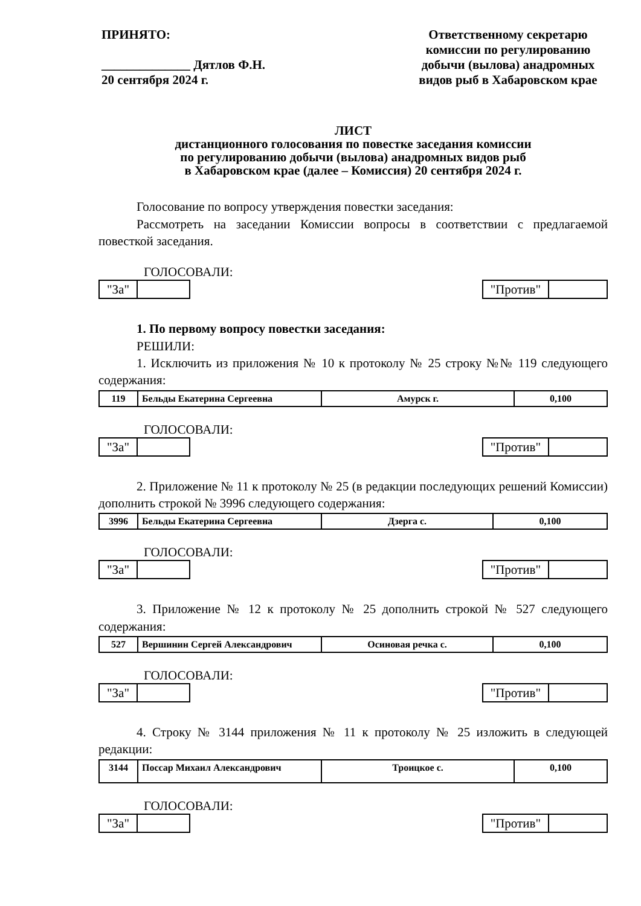ПРИНЯТО:
______________ Дятлов Ф.Н.
20 сентября 2024 г.
Ответственному секретарю комиссии по регулированию добычи (вылова) анадромных видов рыб в Хабаровском крае
ЛИСТ
дистанционного голосования по повестке заседания комиссии
по регулированию добычи (вылова) анадромных видов рыб
в Хабаровском крае (далее – Комиссия) 20 сентября 2024 г.
Голосование по вопросу утверждения повестки заседания:
Рассмотреть на заседании Комиссии вопросы в соответствии с предлагаемой повесткой заседания.
ГОЛОСОВАЛИ:
"За" "Против"
1. По первому вопросу повестки заседания:
РЕШИЛИ:
1. Исключить из приложения № 10 к протоколу № 25 строку №№ 119 следующего содержания:
| 119 | Бельды Екатерина Сергеевна | Амурск г. | 0,100 |
ГОЛОСОВАЛИ:
"За" "Против"
2. Приложение № 11 к протоколу № 25 (в редакции последующих решений Комиссии) дополнить строкой № 3996 следующего содержания:
| 3996 | Бельды Екатерина Сергеевна | Дзерга с. | 0,100 |
ГОЛОСОВАЛИ:
"За" "Против"
3. Приложение № 12 к протоколу № 25 дополнить строкой № 527 следующего содержания:
| 527 | Вершинин Сергей Александрович | Осиновая речка с. | 0,100 |
ГОЛОСОВАЛИ:
"За" "Против"
4. Строку № 3144 приложения № 11 к протоколу № 25 изложить в следующей редакции:
| 3144 | Поссар Михаил Александрович | Троицкое с. | 0,100 |
ГОЛОСОВАЛИ:
"За" "Против"